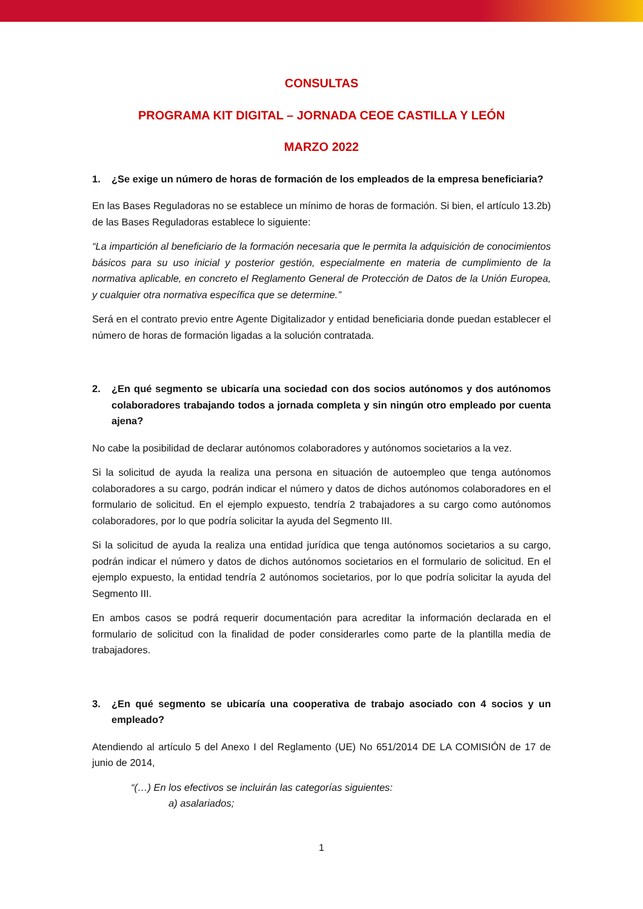CONSULTAS
PROGRAMA KIT DIGITAL – JORNADA CEOE CASTILLA Y LEÓN
MARZO 2022
1. ¿Se exige un número de horas de formación de los empleados de la empresa beneficiaria?
En las Bases Reguladoras no se establece un mínimo de horas de formación. Si bien, el artículo 13.2b) de las Bases Reguladoras establece lo siguiente:
“La impartición al beneficiario de la formación necesaria que le permita la adquisición de conocimientos básicos para su uso inicial y posterior gestión, especialmente en materia de cumplimiento de la normativa aplicable, en concreto el Reglamento General de Protección de Datos de la Unión Europea, y cualquier otra normativa específica que se determine.”
Será en el contrato previo entre Agente Digitalizador y entidad beneficiaria donde puedan establecer el número de horas de formación ligadas a la solución contratada.
2. ¿En qué segmento se ubicaría una sociedad con dos socios autónomos y dos autónomos colaboradores trabajando todos a jornada completa y sin ningún otro empleado por cuenta ajena?
No cabe la posibilidad de declarar autónomos colaboradores y autónomos societarios a la vez.
Si la solicitud de ayuda la realiza una persona en situación de autoempleo que tenga autónomos colaboradores a su cargo, podrán indicar el número y datos de dichos autónomos colaboradores en el formulario de solicitud. En el ejemplo expuesto, tendría 2 trabajadores a su cargo como autónomos colaboradores, por lo que podría solicitar la ayuda del Segmento III.
Si la solicitud de ayuda la realiza una entidad jurídica que tenga autónomos societarios a su cargo, podrán indicar el número y datos de dichos autónomos societarios en el formulario de solicitud. En el ejemplo expuesto, la entidad tendría 2 autónomos societarios, por lo que podría solicitar la ayuda del Segmento III.
En ambos casos se podrá requerir documentación para acreditar la información declarada en el formulario de solicitud con la finalidad de poder considerarles como parte de la plantilla media de trabajadores.
3. ¿En qué segmento se ubicaría una cooperativa de trabajo asociado con 4 socios y un empleado?
Atendiendo al artículo 5 del Anexo I del Reglamento (UE) No 651/2014 DE LA COMISIÓN de 17 de junio de 2014,
“(…) En los efectivos se incluirán las categorías siguientes:
a) asalariados;
1